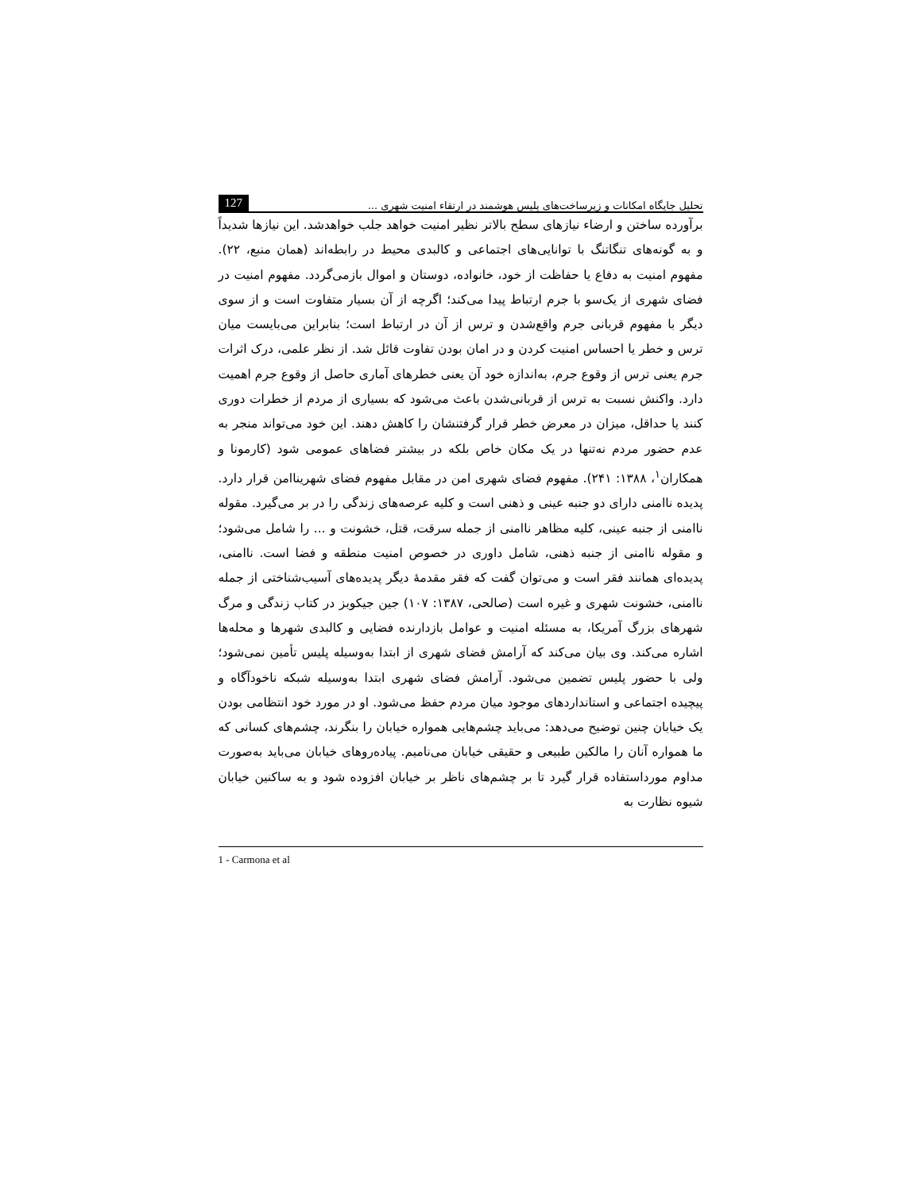تحلیل جایگاه امکانات و زیرساخت‌های پلیس هوشمند در ارتقاء امنیت شهری ... 127
برآورده ساختن و ارضاء نیازهای سطح بالاتر نظیر امنیت خواهد جلب خواهدشد. این نیازها شدیداً و به گونه‌های تنگاتنگ با توانایی‌های اجتماعی و کالبدی محیط در رابطه‌اند (همان منبع، ۲۲). مفهوم امنیت به دفاع یا حفاظت از خود، خانواده، دوستان و اموال بازمی‌گردد. مفهوم امنیت در فضای شهری از یک‌سو با جرم ارتباط پیدا می‌کند؛ اگرچه از آن بسیار متفاوت است و از سوی دیگر با مفهوم قربانی جرم واقع‌شدن و ترس از آن در ارتباط است؛ بنابراین می‌بایست میان ترس و خطر یا احساس امنیت کردن و در امان بودن تفاوت قائل شد. از نظر علمی، درک اثرات جرم یعنی ترس از وقوع جرم، به‌اندازه خود آن یعنی خطرهای آماری حاصل از وقوع جرم اهمیت دارد. واکنش نسبت به ترس از قربانی‌شدن باعث می‌شود که بسیاری از مردم از خطرات دوری کنند یا حداقل، میزان در معرض خطر قرار گرفتنشان را کاهش دهند. این خود می‌تواند منجر به عدم حضور مردم نه‌تنها در یک مکان خاص بلکه در بیشتر فضاهای عمومی شود (کارمونا و همکاران<sup>۱</sup>، ۱۳۸۸: ۲۴۱). مفهوم فضای شهری امن در مقابل مفهوم فضای شهریناامن قرار دارد. پدیده ناامنی دارای دو جنبه عینی و ذهنی است و کلیه عرصه‌های زندگی را در بر می‌گیرد. مقوله ناامنی از جنبه عینی، کلیه مظاهر ناامنی از جمله سرقت، قتل، خشونت و ... را شامل می‌شود؛ و مقوله ناامنی از جنبه ذهنی، شامل داوری در خصوص امنیت منطقه و فضا است. ناامنی، پدیده‌ای همانند فقر است و می‌توان گفت که فقر مقدمهٔ دیگر پدیده‌های آسیب‌شناختی از جمله ناامنی، خشونت شهری و غیره است (صالحی، ۱۳۸۷: ۱۰۷) جین جیکوبز در کتاب زندگی و مرگ شهرهای بزرگ آمریکا، به مسئله امنیت و عوامل بازدارنده فضایی و کالبدی شهرها و محله‌ها اشاره می‌کند. وی بیان می‌کند که آرامش فضای شهری از ابتدا به‌وسیله پلیس تأمین نمی‌شود؛ ولی با حضور پلیس تضمین می‌شود. آرامش فضای شهری ابتدا به‌وسیله شبکه ناخودآگاه و پیچیده اجتماعی و استانداردهای موجود میان مردم حفظ می‌شود. او در مورد خود انتظامی بودن یک خیابان چنین توضیح می‌دهد: می‌باید چشم‌هایی همواره خیابان را بنگرند، چشم‌های کسانی که ما همواره آنان را مالکین طبیعی و حقیقی خیابان می‌نامیم. پیاده‌روهای خیابان می‌باید به‌صورت مداوم مورداستفاده قرار گیرد تا بر چشم‌های ناظر بر خیابان افزوده شود و به ساکنین خیابان شیوه نظارت به
1 - Carmona et al